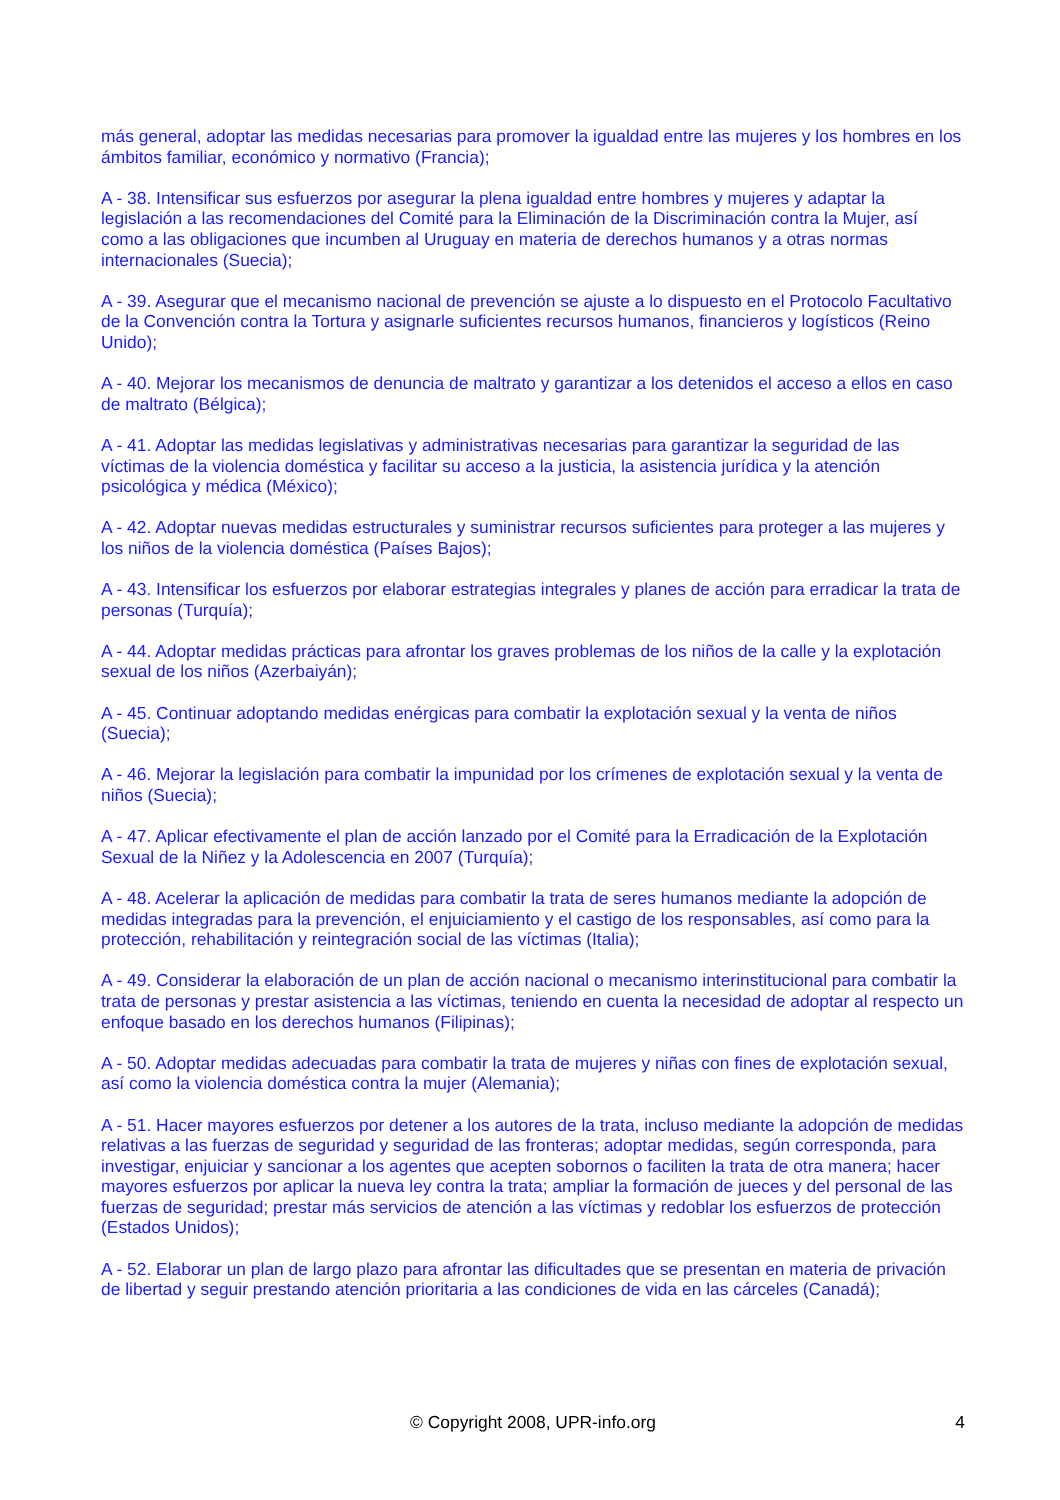más general, adoptar las medidas necesarias para promover la igualdad entre las mujeres y los hombres en los ámbitos familiar, económico y normativo (Francia);
A - 38. Intensificar sus esfuerzos por asegurar la plena igualdad entre hombres y mujeres y adaptar la legislación a las recomendaciones del Comité para la Eliminación de la Discriminación contra la Mujer, así como a las obligaciones que incumben al Uruguay en materia de derechos humanos y a otras normas internacionales (Suecia);
A - 39. Asegurar que el mecanismo nacional de prevención se ajuste a lo dispuesto en el Protocolo Facultativo de la Convención contra la Tortura y asignarle suficientes recursos humanos, financieros y logísticos (Reino Unido);
A - 40. Mejorar los mecanismos de denuncia de maltrato y garantizar a los detenidos el acceso a ellos en caso de maltrato (Bélgica);
A - 41. Adoptar las medidas legislativas y administrativas necesarias para garantizar la seguridad de las víctimas de la violencia doméstica y facilitar su acceso a la justicia, la asistencia jurídica y la atención psicológica y médica (México);
A - 42. Adoptar nuevas medidas estructurales y suministrar recursos suficientes para proteger a las mujeres y los niños de la violencia doméstica (Países Bajos);
A - 43. Intensificar los esfuerzos por elaborar estrategias integrales y planes de acción para erradicar la trata de personas (Turquía);
A - 44. Adoptar medidas prácticas para afrontar los graves problemas de los niños de la calle y la explotación sexual de los niños (Azerbaiyán);
A - 45. Continuar adoptando medidas enérgicas para combatir la explotación sexual y la venta de niños (Suecia);
A - 46. Mejorar la legislación para combatir la impunidad por los crímenes de explotación sexual y la venta de niños (Suecia);
A - 47. Aplicar efectivamente el plan de acción lanzado por el Comité para la Erradicación de la Explotación Sexual de la Niñez y la Adolescencia en 2007 (Turquía);
A - 48. Acelerar la aplicación de medidas para combatir la trata de seres humanos mediante la adopción de medidas integradas para la prevención, el enjuiciamiento y el castigo de los responsables, así como para la protección, rehabilitación y reintegración social de las víctimas (Italia);
A - 49. Considerar la elaboración de un plan de acción nacional o mecanismo interinstitucional para combatir la trata de personas y prestar asistencia a las víctimas, teniendo en cuenta la necesidad de adoptar al respecto un enfoque basado en los derechos humanos (Filipinas);
A - 50. Adoptar medidas adecuadas para combatir la trata de mujeres y niñas con fines de explotación sexual, así como la violencia doméstica contra la mujer (Alemania);
A - 51. Hacer mayores esfuerzos por detener a los autores de la trata, incluso mediante la adopción de medidas relativas a las fuerzas de seguridad y seguridad de las fronteras; adoptar medidas, según corresponda, para investigar, enjuiciar y sancionar a los agentes que acepten sobornos o faciliten la trata de otra manera; hacer mayores esfuerzos por aplicar la nueva ley contra la trata; ampliar la formación de jueces y del personal de las fuerzas de seguridad; prestar más servicios de atención a las víctimas y redoblar los esfuerzos de protección (Estados Unidos);
A - 52. Elaborar un plan de largo plazo para afrontar las dificultades que se presentan en materia de privación de libertad y seguir prestando atención prioritaria a las condiciones de vida en las cárceles (Canadá);
© Copyright 2008, UPR-info.org 4